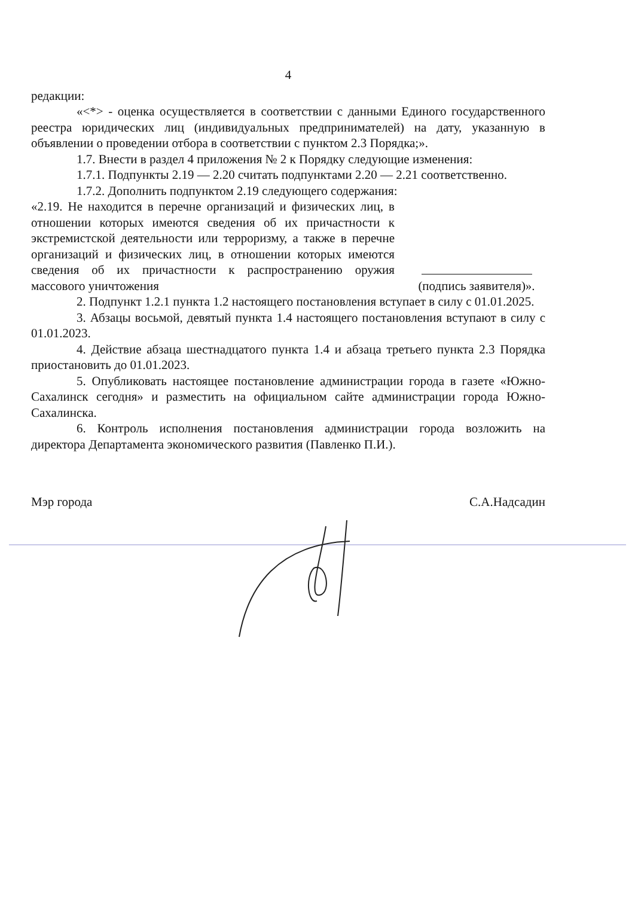4
редакции:
«<*> - оценка осуществляется в соответствии с данными Единого государственного реестра юридических лиц (индивидуальных предпринимателей) на дату, указанную в объявлении о проведении отбора в соответствии с пунктом 2.3 Порядка;».
1.7. Внести в раздел 4 приложения № 2 к Порядку следующие изменения:
1.7.1. Подпункты 2.19 — 2.20 считать подпунктами 2.20 — 2.21 соответственно.
1.7.2. Дополнить подпунктом 2.19 следующего содержания:
«2.19. Не находится в перечне организаций и физических лиц, в отношении которых имеются сведения об их причастности к экстремистской деятельности или терроризму, а также в перечне организаций и физических лиц, в отношении которых имеются сведения об их причастности к распространению оружия массового уничтожения
(подпись заявителя)».
2. Подпункт 1.2.1 пункта 1.2 настоящего постановления вступает в силу с 01.01.2025.
3. Абзацы восьмой, девятый пункта 1.4 настоящего постановления вступают в силу с 01.01.2023.
4. Действие абзаца шестнадцатого пункта 1.4 и абзаца третьего пункта 2.3 Порядка приостановить до 01.01.2023.
5. Опубликовать настоящее постановление администрации города в газете «Южно-Сахалинск сегодня» и разместить на официальном сайте администрации города Южно-Сахалинска.
6. Контроль исполнения постановления администрации города возложить на директора Департамента экономического развития (Павленко П.И.).
Мэр города С.А.Надсадин